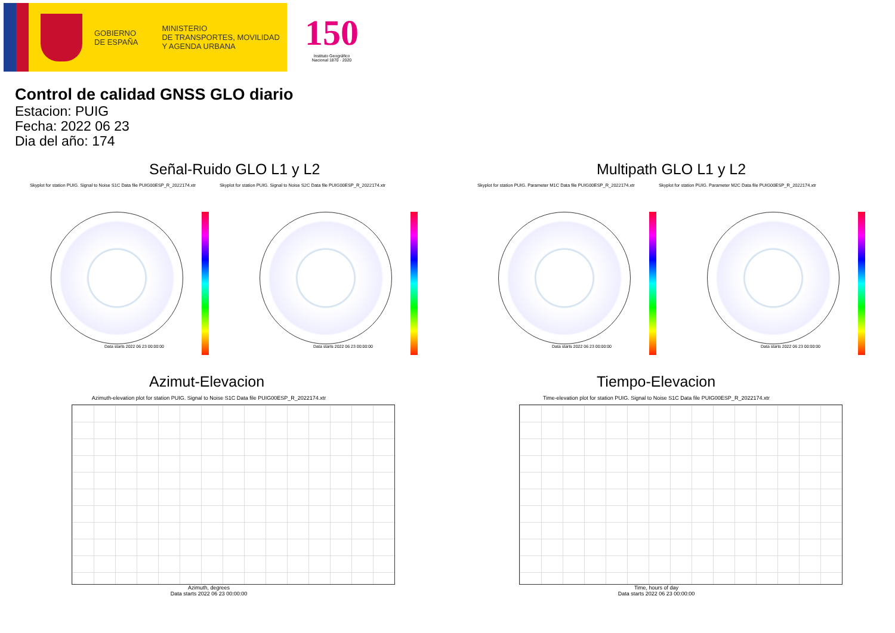GOBIERNO
DE ESPAÑA
MINISTERIO
DE TRANSPORTES, MOVILIDAD
Y AGENDA URBANA
150
Instituto Geográfico
Nacional 1870 · 2020
Control de calidad GNSS GLO diario
Estacion: PUIG
Fecha: 2022 06 23
Dia del año: 174
Señal-Ruido GLO L1 y L2
Skyplot for station PUIG. Signal to Noise S1C Data file PUIG00ESP_R_2022174.xtr Skyplot for station PUIG. Signal to Noise S2C Data file PUIG00ESP_R_2022174.xtr
Data starts 2022 06 23 00:00:00 Data starts 2022 06 23 00:00:00
Multipath GLO L1 y L2
Skyplot for station PUIG. Parameter M1C Data file PUIG00ESP_R_2022174.xtr Skyplot for station PUIG. Parameter M2C Data file PUIG00ESP_R_2022174.xtr
Data starts 2022 06 23 00:00:00 Data starts 2022 06 23 00:00:00
Azimut-Elevacion
Azimuth-elevation plot for station PUIG. Signal to Noise S1C Data file PUIG00ESP_R_2022174.xtr
Azimuth, degrees
Data starts 2022 06 23 00:00:00
Tiempo-Elevacion
Time-elevation plot for station PUIG. Signal to Noise S1C Data file PUIG00ESP_R_2022174.xtr
Time, hours of day
Data starts 2022 06 23 00:00:00